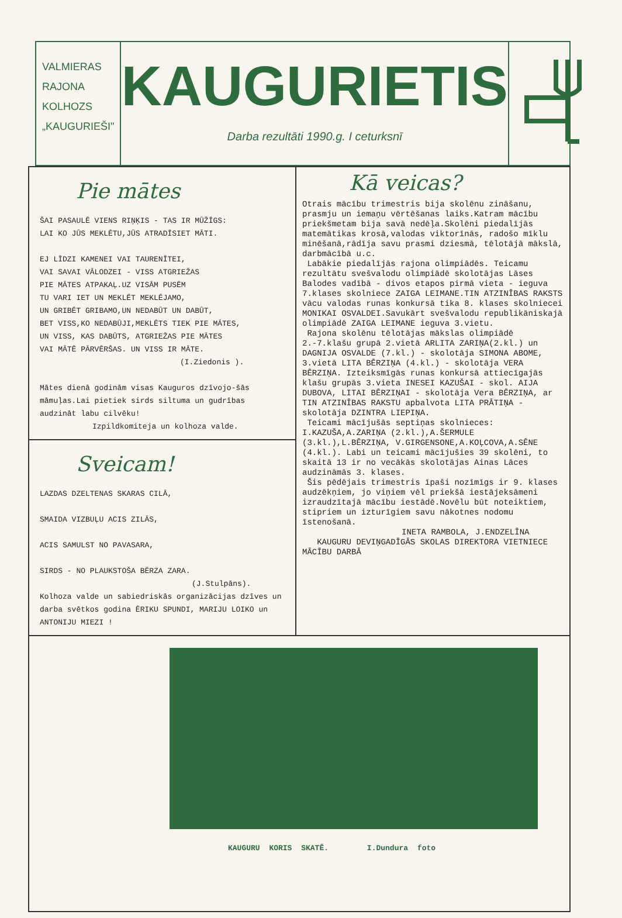VALMIERAS
RAJONA
KOLHOZS
„KAUGURIEŠI"
KAUGURIETIS
Darba rezultāti 1990.g. I ceturksnī
Pie mātes
ŠAI PASAULĒ VIENS RIŅĶIS - TAS IR MŪŽĪGS:
LAI KO JŪS MEKLĒTU,JŪS ATRADĪSIET MĀTI.
EJ LĪDZI KAMENEI VAI TAURENĪTEI,
VAI SAVAI VĀLODZEI - VISS ATGRIEŽAS
PIE MĀTES ATPAKAĻ.UZ VISĀM PUSĒM
TU VARI IET UN MEKLĒT MEKLĒJAMO,
UN GRIBĒT GRIBAMO,UN NEDABŪT UN DABŪT,
BET VISS,KO NEDABŪJI,MEKLĒTS TIEK PIE MĀTES,
UN VISS, KAS DABŪTS, ATGRIEŽAS PIE MĀTES
VAI MĀTĒ PĀRVĒRŠAS. UN VISS IR MĀTE.
(I.Ziedonis ).
Mātes dienā godinām visas Kauguros dzīvojo-šās māmuļas.Lai pietiek sirds siltuma un gudrības audzināt labu cilvēku!
Izpildkomiteja un kolhoza valde.
Sveicam!
LAZDAS DZELTENAS SKARAS CILĀ,
SMAIDA VIZBUĻU ACIS ZILĀS,
ACIS SAMULST NO PAVASARA,
SIRDS - NO PLAUKSTOŠA BĒRZA ZARA.
(J.Stulpāns).
Kolhoza valde un sabiedriskās organizācijas dzīves un darba svētkos godina ĒRIKU SPUNDI, MARIJU LOIKO un ANTONIJU MIEZI !
Kā veicas?
Otrais mācību trimestris bija skolēnu zināšanu, prasmju un iemaņu vērtēšanas laiks.Katram mācību priekšmetam bija savā nedēļa.Skolēni piedalījās matemātikas krosā,valodas viktorīnās, radošo mīklu minēšanā,rādīja savu prasmi dziesmā, tēlotājā mākslā, darbmācībā u.c.
Labākie piedalījās rajona olimpiādēs. Teicamu rezultātu svešvalodu olimpiādē skolotājas Lāses Balodes vadībā - divos etapos pirmā vieta - ieguva 7.klases skolniece ZAIGA LEIMANE.TIN ATZINĪBAS RAKSTS vācu valodas runas konkursā tika 8. klases skolniecei MONIKAI OSVALDEI.Savukārt svešvalodu republikāniskajā olimpiādē ZAIGA LEIMANE ieguva 3.vietu.
Rajona skolēnu tēlotājas mākslas olimpiādē 2.-7.klašu grupā 2.vietā ARLITA ZARIŅA(2.kl.) un DAGNIJA OSVALDE (7.kl.) - skolotāja SIMONA ABOME, 3.vietā LITA BĒRZIŅA (4.kl.) - skolotāja VERA BĒRZIŅA. Izteiksmīgās runas konkursā attiecīgajās klašu grupās 3.vieta INESEI KAZUŠAI - skol. AIJA DUBOVA, LITAI BĒRZIŅAI - skolotāja Vera BĒRZIŅA, ar TIN ATZINĪBAS RAKSTU apbalvota LITA PRĀTIŅA - skolotāja DZINTRA LIEPIŅA.
Teicami mācījušās septiņas skolnieces: I.KAZUŠA,A.ZARIŅA (2.kl.),A.ŠERMULE (3.kl.),L.BĒRZIŅA, V.GIRGENSONE,A.KOĻCOVA,A.SĒNE (4.kl.). Labi un teicami mācījušies 39 skolēni, to skaitā 13 ir no vecākās skolotājas Ainas Lāces audzināmās 3. klases.
Šis pēdējais trimestris īpaši nozīmīgs ir 9. klases audzēkņiem, jo viņiem vēl priekšā iestājeksāmeni izraudzītajā mācību iestādē.Novēlu būt noteiktiem, stipriem un izturīgiem savu nākotnes nodomu īstenošanā.
INETA RAMBOLA, J.ENDZELĪNA
KAUGURU DEVIŅGADĪGĀS SKOLAS DIREKTORA VIETNIECE MĀCĪBU DARBĀ
KAUGURU KORIS SKATĒ. I.Dundura foto